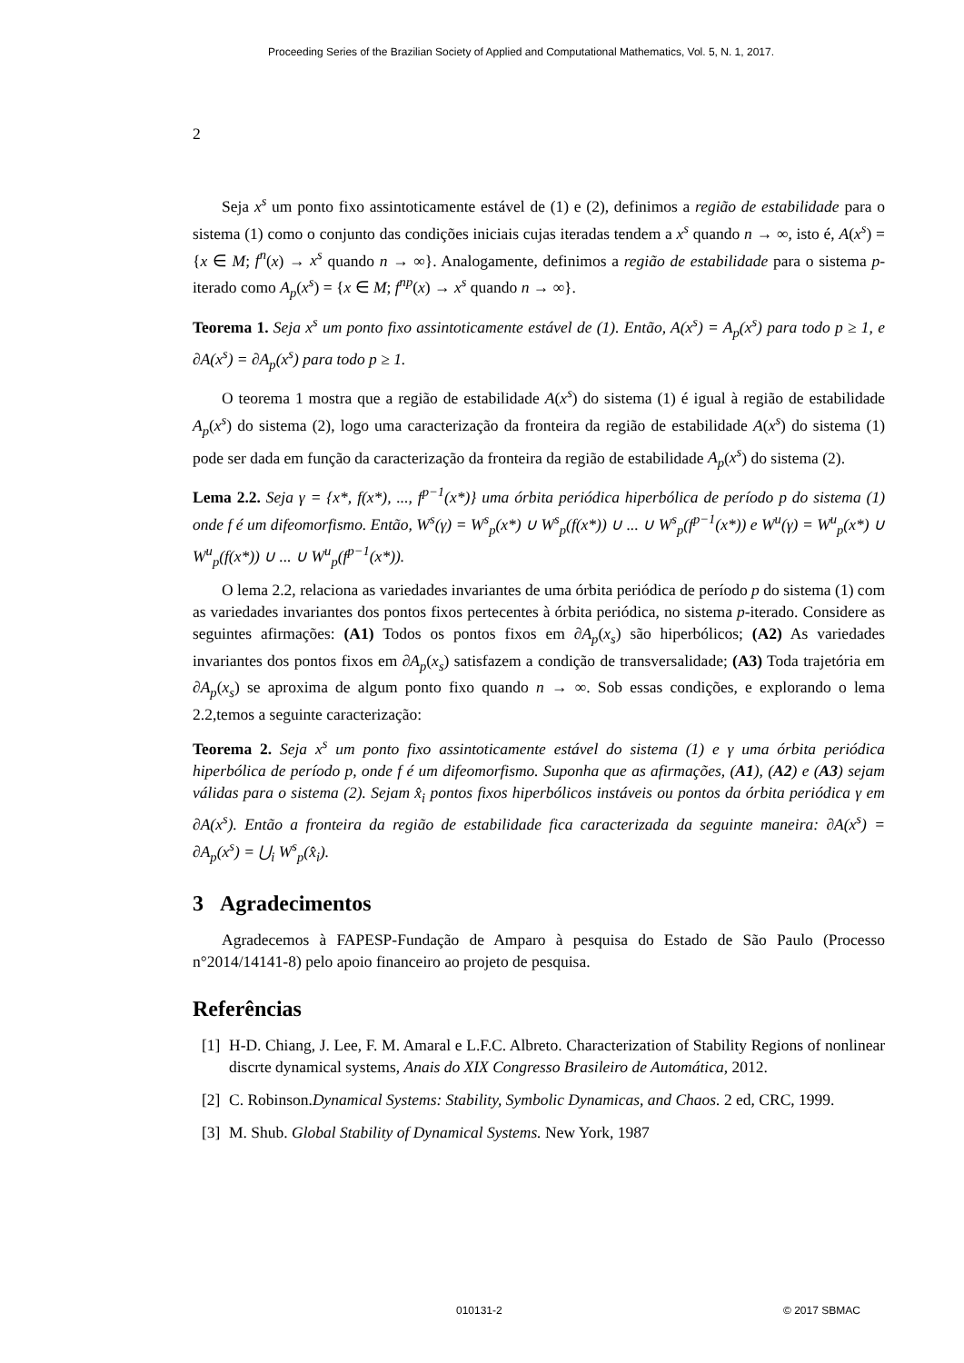Proceeding Series of the Brazilian Society of Applied and Computational Mathematics, Vol. 5, N. 1, 2017.
2
Seja x<sup>s</sup> um ponto fixo assintoticamente estável de (1) e (2), definimos a região de estabilidade para o sistema (1) como o conjunto das condições iniciais cujas iteradas tendem a x<sup>s</sup> quando n → ∞, isto é, A(x<sup>s</sup>) = {x ∈ M; f<sup>n</sup>(x) → x<sup>s</sup> quando n → ∞}. Analogamente, definimos a região de estabilidade para o sistema p-iterado como A<sub>p</sub>(x<sup>s</sup>) = {x ∈ M; f<sup>np</sup>(x) → x<sup>s</sup> quando n → ∞}.
Teorema 1. Seja x<sup>s</sup> um ponto fixo assintoticamente estável de (1). Então, A(x<sup>s</sup>) = A<sub>p</sub>(x<sup>s</sup>) para todo p ≥ 1, e ∂A(x<sup>s</sup>) = ∂A<sub>p</sub>(x<sup>s</sup>) para todo p ≥ 1.
O teorema 1 mostra que a região de estabilidade A(x<sup>s</sup>) do sistema (1) é igual à região de estabilidade A<sub>p</sub>(x<sup>s</sup>) do sistema (2), logo uma caracterização da fronteira da região de estabilidade A(x<sup>s</sup>) do sistema (1) pode ser dada em função da caracterização da fronteira da região de estabilidade A<sub>p</sub>(x<sup>s</sup>) do sistema (2).
Lema 2.2. Seja γ = {x*, f(x*), ..., f<sup>p−1</sup>(x*)} uma órbita periódica hiperbólica de período p do sistema (1) onde f é um difeomorfismo. Então, W<sup>s</sup>(γ) = W<sup>s</sup><sub>p</sub>(x*) ∪ W<sup>s</sup><sub>p</sub>(f(x*)) ∪ ... ∪ W<sup>s</sup><sub>p</sub>(f<sup>p−1</sup>(x*)) e W<sup>u</sup>(γ) = W<sup>u</sup><sub>p</sub>(x*) ∪ W<sup>u</sup><sub>p</sub>(f(x*)) ∪ ... ∪ W<sup>u</sup><sub>p</sub>(f<sup>p−1</sup>(x*)).
O lema 2.2, relaciona as variedades invariantes de uma órbita periódica de período p do sistema (1) com as variedades invariantes dos pontos fixos pertecentes à órbita periódica, no sistema p-iterado. Considere as seguintes afirmações: (A1) Todos os pontos fixos em ∂A<sub>p</sub>(x<sub>s</sub>) são hiperbólicos; (A2) As variedades invariantes dos pontos fixos em ∂A<sub>p</sub>(x<sub>s</sub>) satisfazem a condição de transversalidade; (A3) Toda trajetória em ∂A<sub>p</sub>(x<sub>s</sub>) se aproxima de algum ponto fixo quando n → ∞. Sob essas condições, e explorando o lema 2.2,temos a seguinte caracterização:
Teorema 2. Seja x<sup>s</sup> um ponto fixo assintoticamente estável do sistema (1) e γ uma órbita periódica hiperbólica de período p, onde f é um difeomorfismo. Suponha que as afirmações, (A1), (A2) e (A3) sejam válidas para o sistema (2). Sejam x̂<sub>i</sub> pontos fixos hiperbólicos instáveis ou pontos da órbita periódica γ em ∂A(x<sup>s</sup>). Então a fronteira da região de estabilidade fica caracterizada da seguinte maneira: ∂A(x<sup>s</sup>) = ∂A<sub>p</sub>(x<sup>s</sup>) = ⋃<sub>i</sub> W<sup>s</sup><sub>p</sub>(x̂<sub>i</sub>).
3 Agradecimentos
Agradecemos à FAPESP-Fundação de Amparo à pesquisa do Estado de São Paulo (Processo n°2014/14141-8) pelo apoio financeiro ao projeto de pesquisa.
Referências
[1] H-D. Chiang, J. Lee, F. M. Amaral e L.F.C. Albreto. Characterization of Stability Regions of nonlinear discrte dynamical systems, Anais do XIX Congresso Brasileiro de Automática, 2012.
[2] C. Robinson.Dynamical Systems: Stability, Symbolic Dynamicas, and Chaos. 2 ed, CRC, 1999.
[3] M. Shub. Global Stability of Dynamical Systems. New York, 1987
010131-2 © 2017 SBMAC